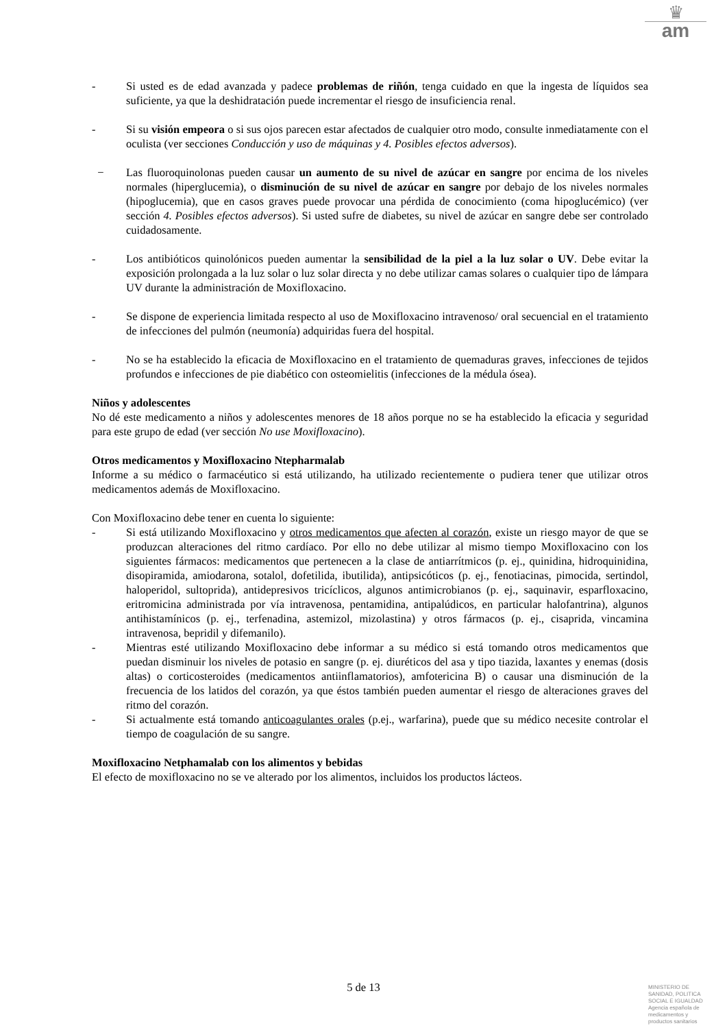♛
am
- Si usted es de edad avanzada y padece problemas de riñón, tenga cuidado en que la ingesta de líquidos sea suficiente, ya que la deshidratación puede incrementar el riesgo de insuficiencia renal.
- Si su visión empeora o si sus ojos parecen estar afectados de cualquier otro modo, consulte inmediatamente con el oculista (ver secciones Conducción y uso de máquinas y 4. Posibles efectos adversos).
− Las fluoroquinolonas pueden causar un aumento de su nivel de azúcar en sangre por encima de los niveles normales (hiperglucemia), o disminución de su nivel de azúcar en sangre por debajo de los niveles normales (hipoglucemia), que en casos graves puede provocar una pérdida de conocimiento (coma hipoglucémico) (ver sección 4. Posibles efectos adversos). Si usted sufre de diabetes, su nivel de azúcar en sangre debe ser controlado cuidadosamente.
- Los antibióticos quinolónicos pueden aumentar la sensibilidad de la piel a la luz solar o UV. Debe evitar la exposición prolongada a la luz solar o luz solar directa y no debe utilizar camas solares o cualquier tipo de lámpara UV durante la administración de Moxifloxacino.
- Se dispone de experiencia limitada respecto al uso de Moxifloxacino intravenoso/ oral secuencial en el tratamiento de infecciones del pulmón (neumonía) adquiridas fuera del hospital.
- No se ha establecido la eficacia de Moxifloxacino en el tratamiento de quemaduras graves, infecciones de tejidos profundos e infecciones de pie diabético con osteomielitis (infecciones de la médula ósea).
Niños y adolescentes
No dé este medicamento a niños y adolescentes menores de 18 años porque no se ha establecido la eficacia y seguridad para este grupo de edad (ver sección No use Moxifloxacino).
Otros medicamentos y Moxifloxacino Ntepharmalab
Informe a su médico o farmacéutico si está utilizando, ha utilizado recientemente o pudiera tener que utilizar otros medicamentos además de Moxifloxacino.
Con Moxifloxacino debe tener en cuenta lo siguiente:
- Si está utilizando Moxifloxacino y otros medicamentos que afecten al corazón, existe un riesgo mayor de que se produzcan alteraciones del ritmo cardíaco. Por ello no debe utilizar al mismo tiempo Moxifloxacino con los siguientes fármacos: medicamentos que pertenecen a la clase de antiarrítmicos (p. ej., quinidina, hidroquinidina, disopiramida, amiodarona, sotalol, dofetilida, ibutilida), antipsicóticos (p. ej., fenotiacinas, pimocida, sertindol, haloperidol, sultoprida), antidepresivos tricíclicos, algunos antimicrobianos (p. ej., saquinavir, esparfloxacino, eritromicina administrada por vía intravenosa, pentamidina, antipalúdicos, en particular halofantrina), algunos antihistamínicos (p. ej., terfenadina, astemizol, mizolastina) y otros fármacos (p. ej., cisaprida, vincamina intravenosa, bepridil y difemanilo).
- Mientras esté utilizando Moxifloxacino debe informar a su médico si está tomando otros medicamentos que puedan disminuir los niveles de potasio en sangre (p. ej. diuréticos del asa y tipo tiazida, laxantes y enemas (dosis altas) o corticosteroides (medicamentos antiinflamatorios), amfotericina B) o causar una disminución de la frecuencia de los latidos del corazón, ya que éstos también pueden aumentar el riesgo de alteraciones graves del ritmo del corazón.
- Si actualmente está tomando anticoagulantes orales (p.ej., warfarina), puede que su médico necesite controlar el tiempo de coagulación de su sangre.
Moxifloxacino Netphamalab con los alimentos y bebidas
El efecto de moxifloxacino no se ve alterado por los alimentos, incluidos los productos lácteos.
5 de 13
MINISTERIO DE
SANIDAD, POLITICA
SOCIAL E IGUALDAD
Agencia española de
medicamentos y
productos sanitarios